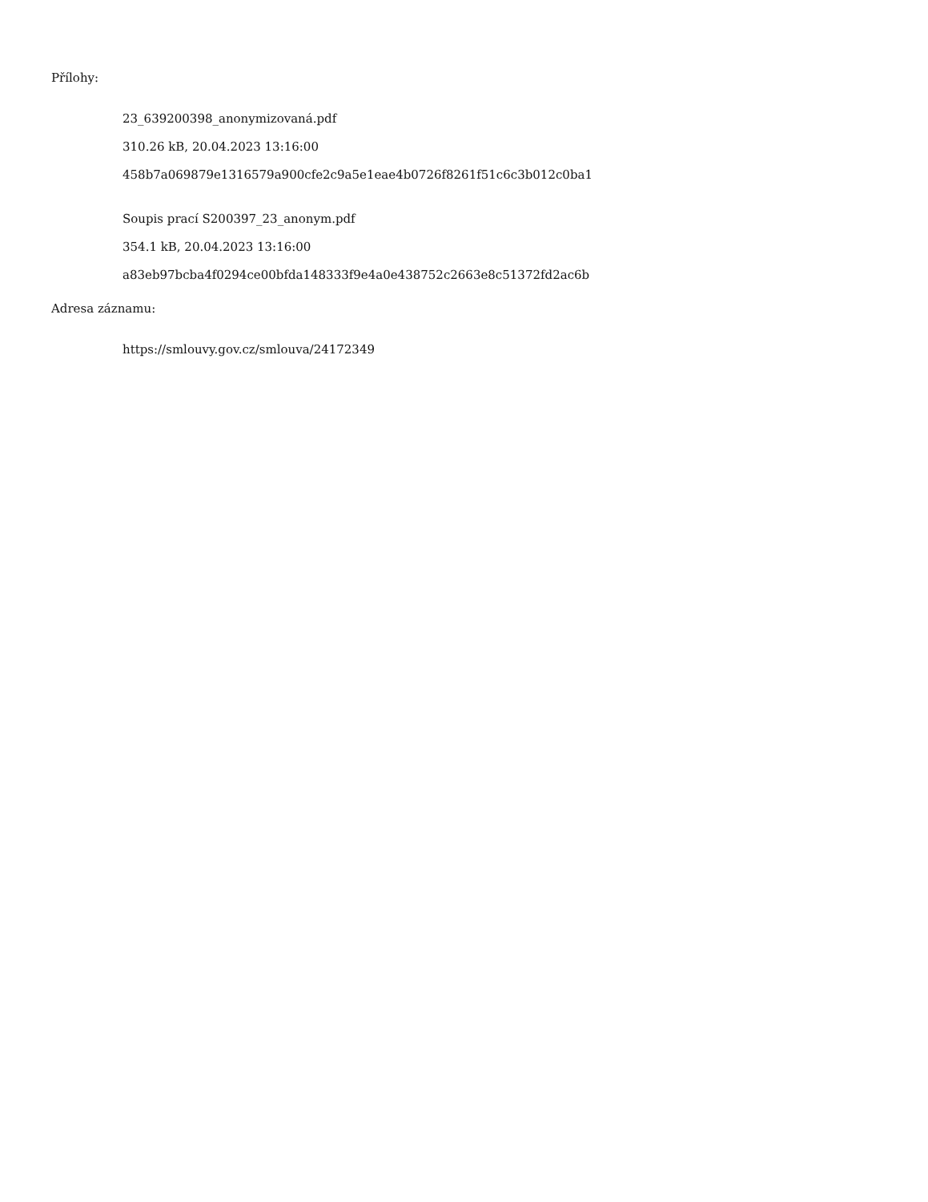Přílohy:
23_639200398_anonymizovaná.pdf
310.26 kB, 20.04.2023 13:16:00
458b7a069879e1316579a900cfe2c9a5e1eae4b0726f8261f51c6c3b012c0ba1
Soupis prací S200397_23_anonym.pdf
354.1 kB, 20.04.2023 13:16:00
a83eb97bcba4f0294ce00bfda148333f9e4a0e438752c2663e8c51372fd2ac6b
Adresa záznamu:
https://smlouvy.gov.cz/smlouva/24172349